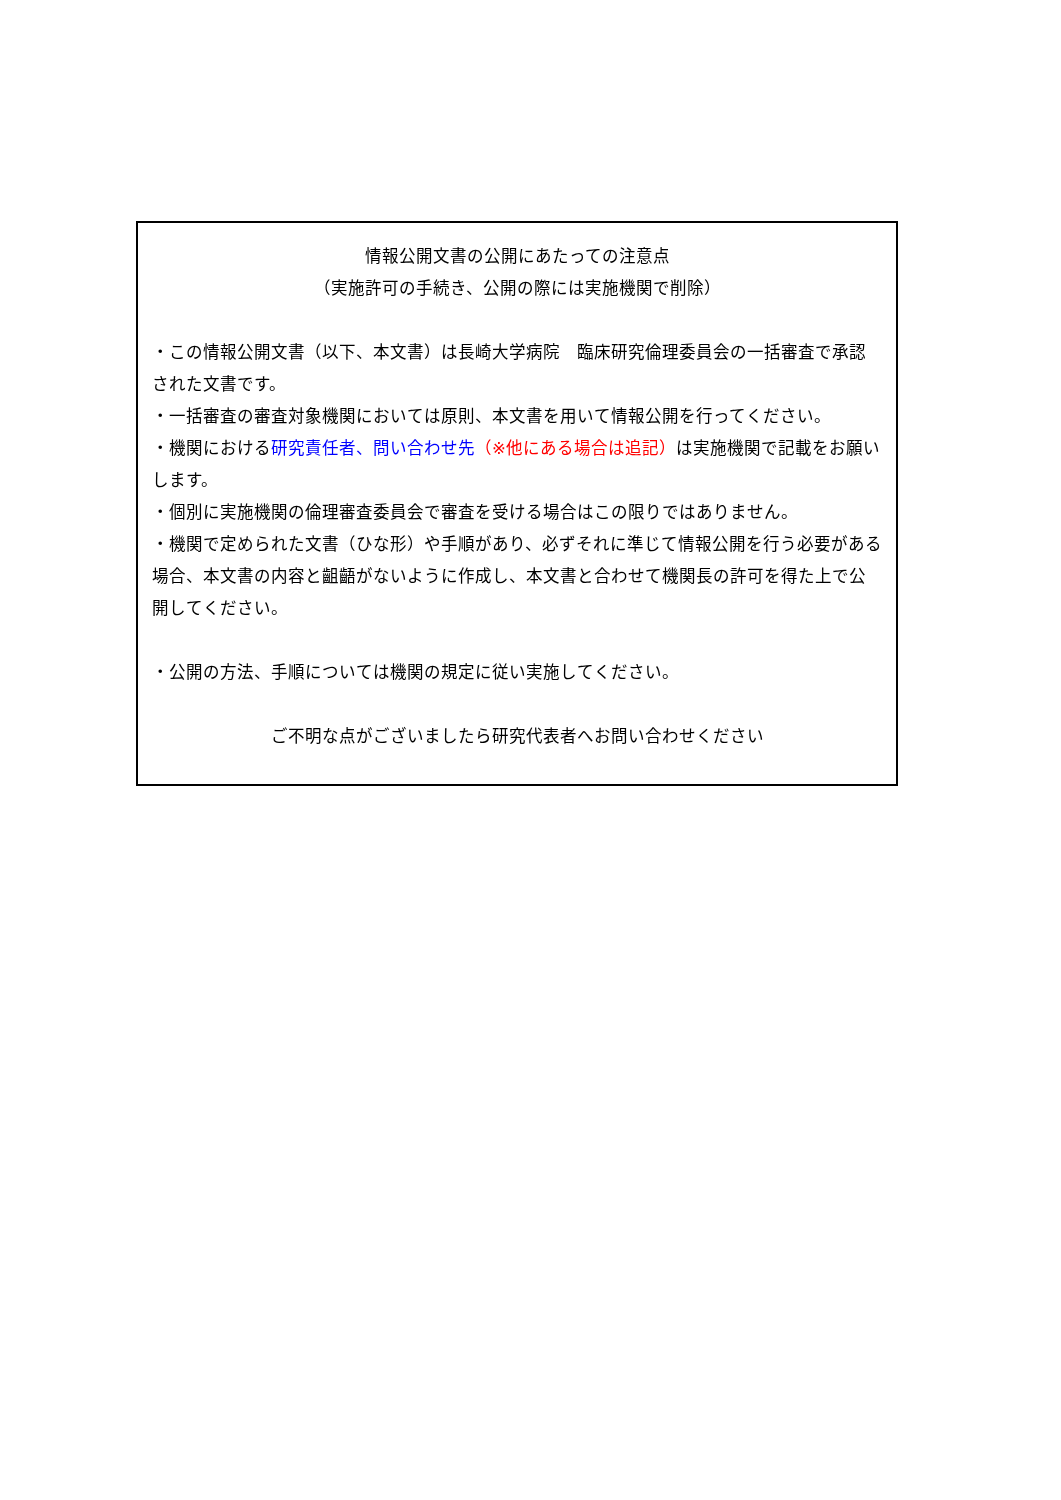情報公開文書の公開にあたっての注意点
（実施許可の手続き、公開の際には実施機関で削除）
・この情報公開文書（以下、本文書）は長崎大学病院　臨床研究倫理委員会の一括審査で承認された文書です。
・一括審査の審査対象機関においては原則、本文書を用いて情報公開を行ってください。
・機関における研究責任者、問い合わせ先（※他にある場合は追記）は実施機関で記載をお願いします。
・個別に実施機関の倫理審査委員会で審査を受ける場合はこの限りではありません。
・機関で定められた文書（ひな形）や手順があり、必ずそれに準じて情報公開を行う必要がある場合、本文書の内容と齟齬がないように作成し、本文書と合わせて機関長の許可を得た上で公開してください。
・公開の方法、手順については機関の規定に従い実施してください。
ご不明な点がございましたら研究代表者へお問い合わせください